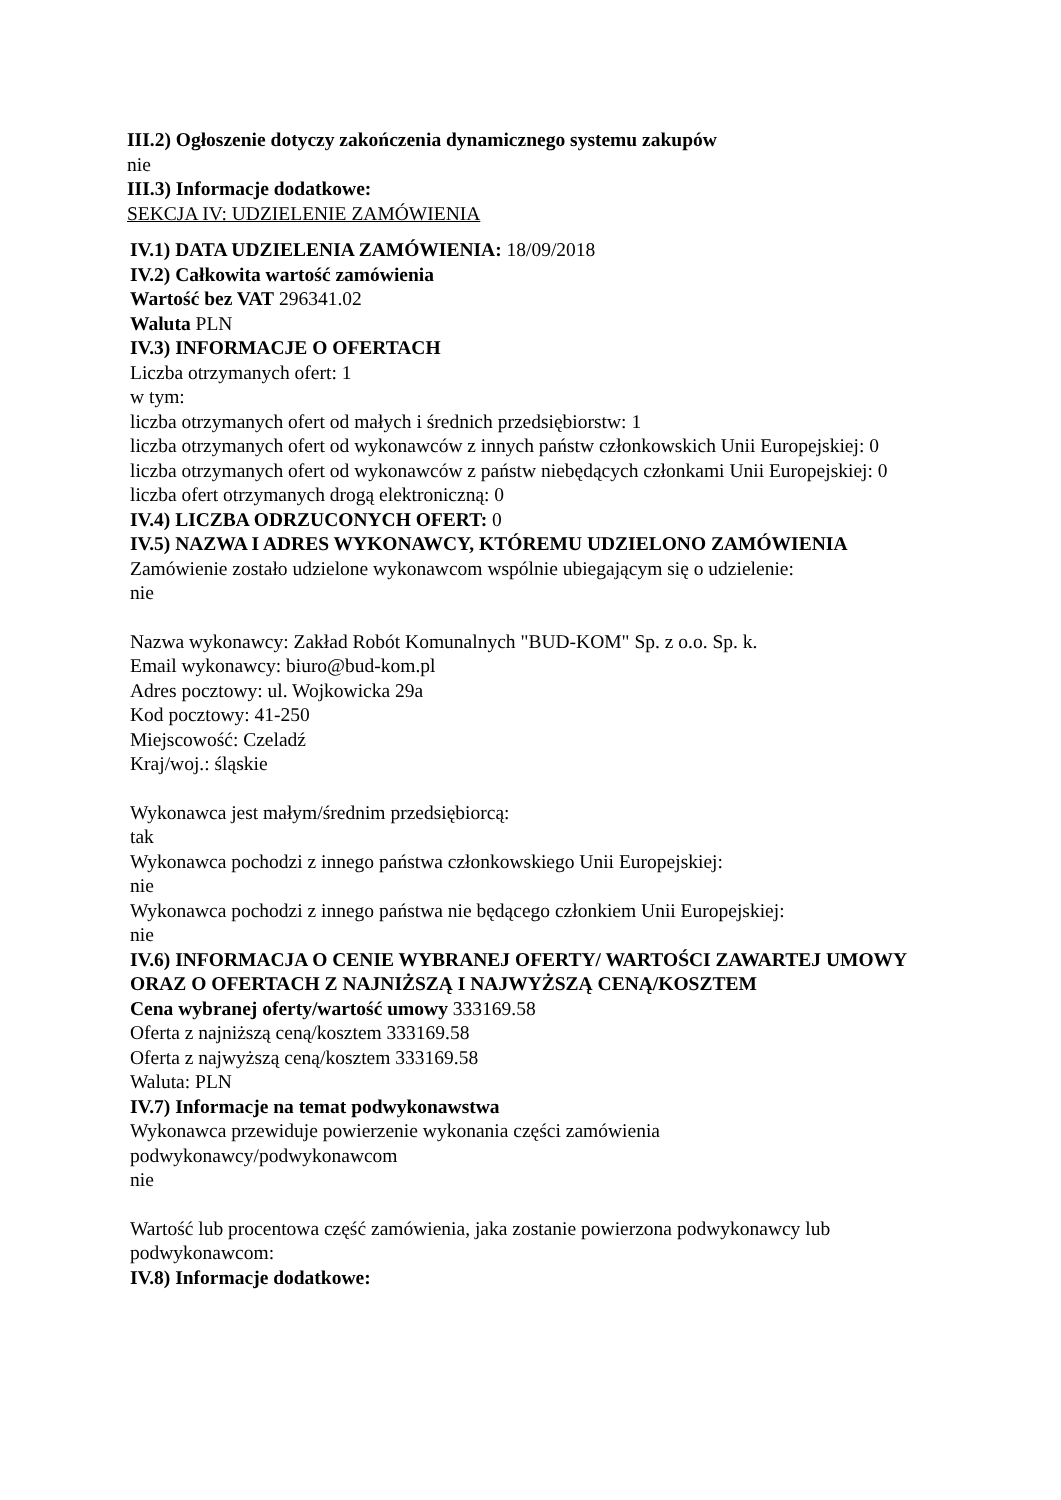III.2) Ogłoszenie dotyczy zakończenia dynamicznego systemu zakupów
nie
III.3) Informacje dodatkowe:
SEKCJA IV: UDZIELENIE ZAMÓWIENIA
IV.1) DATA UDZIELENIA ZAMÓWIENIA: 18/09/2018
IV.2) Całkowita wartość zamówienia
Wartość bez VAT 296341.02
Waluta PLN
IV.3) INFORMACJE O OFERTACH
Liczba otrzymanych ofert: 1
w tym:
liczba otrzymanych ofert od małych i średnich przedsiębiorstw: 1
liczba otrzymanych ofert od wykonawców z innych państw członkowskich Unii Europejskiej: 0
liczba otrzymanych ofert od wykonawców z państw niebędących członkami Unii Europejskiej: 0
liczba ofert otrzymanych drogą elektroniczną: 0
IV.4) LICZBA ODRZUCONYCH OFERT: 0
IV.5) NAZWA I ADRES WYKONAWCY, KTÓREMU UDZIELONO ZAMÓWIENIA
Zamówienie zostało udzielone wykonawcom wspólnie ubiegającym się o udzielenie:
nie
Nazwa wykonawcy: Zakład Robót Komunalnych "BUD-KOM" Sp. z o.o. Sp. k.
Email wykonawcy: biuro@bud-kom.pl
Adres pocztowy: ul. Wojkowicka 29a
Kod pocztowy: 41-250
Miejscowość: Czeladź
Kraj/woj.: śląskie
Wykonawca jest małym/średnim przedsiębiorcą:
tak
Wykonawca pochodzi z innego państwa członkowskiego Unii Europejskiej:
nie
Wykonawca pochodzi z innego państwa nie będącego członkiem Unii Europejskiej:
nie
IV.6) INFORMACJA O CENIE WYBRANEJ OFERTY/ WARTOŚCI ZAWARTEJ UMOWY ORAZ O OFERTACH Z NAJNIŻSZĄ I NAJWYŻSZĄ CENĄ/KOSZTEM
Cena wybranej oferty/wartość umowy 333169.58
Oferta z najniższą ceną/kosztem 333169.58
Oferta z najwyższą ceną/kosztem 333169.58
Waluta: PLN
IV.7) Informacje na temat podwykonawstwa
Wykonawca przewiduje powierzenie wykonania części zamówienia
podwykonawcy/podwykonawcom
nie
Wartość lub procentowa część zamówienia, jaka zostanie powierzona podwykonawcy lub podwykonawcom:
IV.8) Informacje dodatkowe: